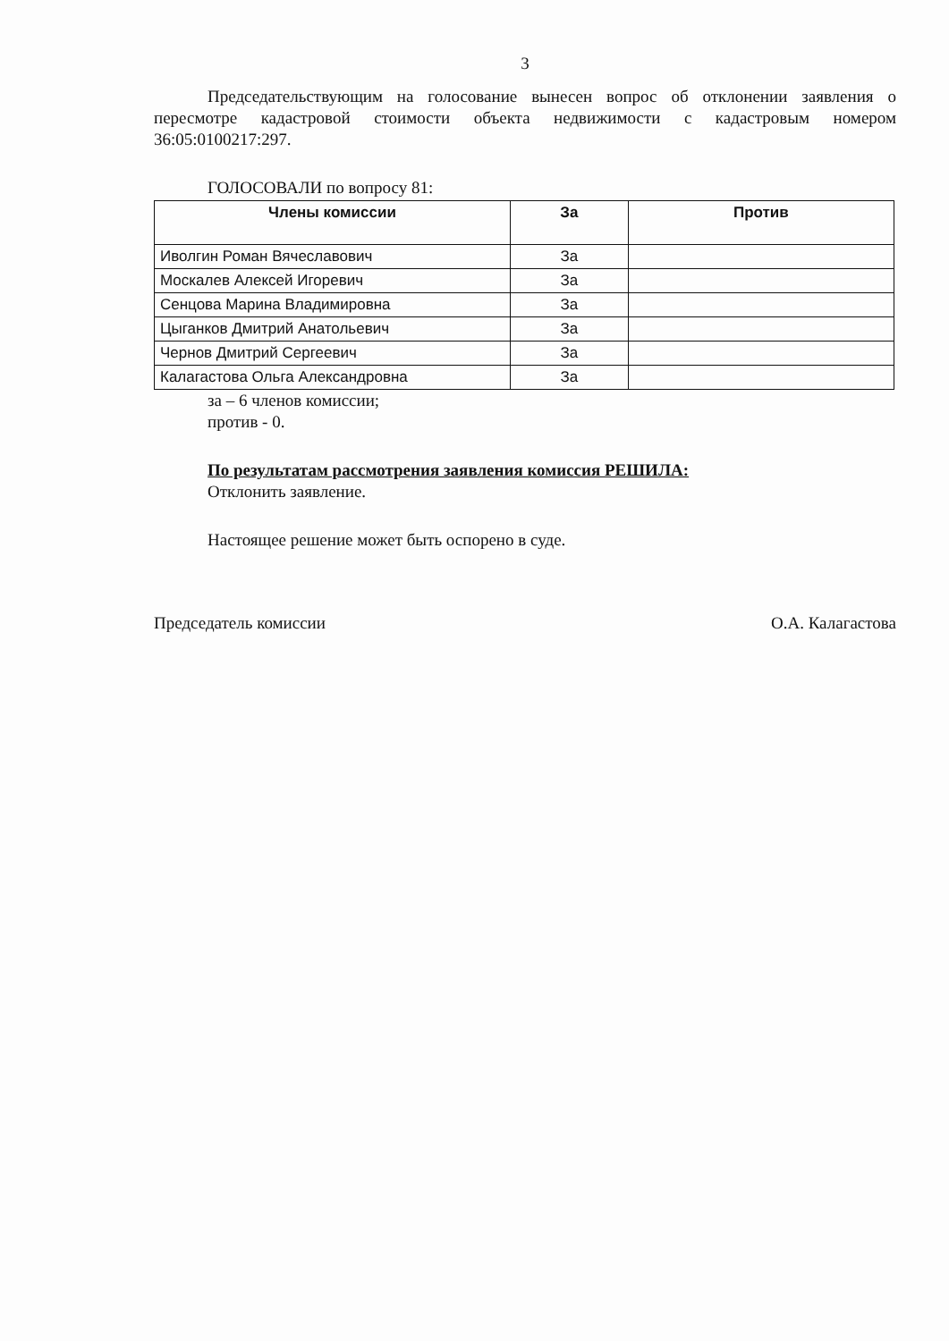3
Председательствующим на голосование вынесен вопрос об отклонении заявления о пересмотре кадастровой стоимости объекта недвижимости с кадастровым номером 36:05:0100217:297.
ГОЛОСОВАЛИ по вопросу 81:
| Члены комиссии | За | Против |
| --- | --- | --- |
| Иволгин Роман Вячеславович | За | |
| Москалев Алексей Игоревич | За | |
| Сенцова Марина Владимировна | За | |
| Цыганков Дмитрий Анатольевич | За | |
| Чернов Дмитрий Сергеевич | За | |
| Калагастова Ольга Александровна | За | |
за – 6 членов комиссии;
против - 0.
По результатам рассмотрения заявления комиссия РЕШИЛА:
Отклонить заявление.
Настоящее решение может быть оспорено в суде.
Председатель комиссии О.А. Калагастова